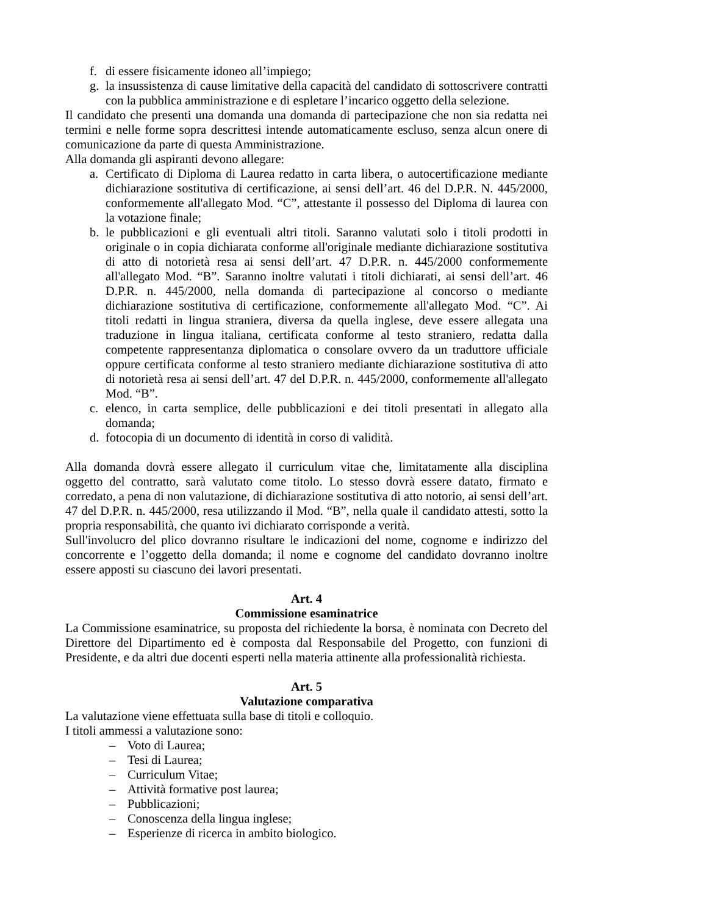f. di essere fisicamente idoneo all’impiego;
g. la insussistenza di cause limitative della capacità del candidato di sottoscrivere contratti con la pubblica amministrazione e di espletare l’incarico oggetto della selezione.
Il candidato che presenti una domanda una domanda di partecipazione che non sia redatta nei termini e nelle forme sopra descrittesi intende automaticamente escluso, senza alcun onere di comunicazione da parte di questa Amministrazione.
Alla domanda gli aspiranti devono allegare:
a. Certificato di Diploma di Laurea redatto in carta libera, o autocertificazione mediante dichiarazione sostitutiva di certificazione, ai sensi dell’art. 46 del D.P.R. N. 445/2000, conformemente all'allegato Mod. “C”, attestante il possesso del Diploma di laurea con la votazione finale;
b. le pubblicazioni e gli eventuali altri titoli. Saranno valutati solo i titoli prodotti in originale o in copia dichiarata conforme all'originale mediante dichiarazione sostitutiva di atto di notorietà resa ai sensi dell’art. 47 D.P.R. n. 445/2000 conformemente all'allegato Mod. “B”. Saranno inoltre valutati i titoli dichiarati, ai sensi dell’art. 46 D.P.R. n. 445/2000, nella domanda di partecipazione al concorso o mediante dichiarazione sostitutiva di certificazione, conformemente all'allegato Mod. “C”. Ai titoli redatti in lingua straniera, diversa da quella inglese, deve essere allegata una traduzione in lingua italiana, certificata conforme al testo straniero, redatta dalla competente rappresentanza diplomatica o consolare ovvero da un traduttore ufficiale oppure certificata conforme al testo straniero mediante dichiarazione sostitutiva di atto di notorietà resa ai sensi dell’art. 47 del D.P.R. n. 445/2000, conformemente all'allegato Mod. “B”.
c. elenco, in carta semplice, delle pubblicazioni e dei titoli presentati in allegato alla domanda;
d. fotocopia di un documento di identità in corso di validità.
Alla domanda dovrà essere allegato il curriculum vitae che, limitatamente alla disciplina oggetto del contratto, sarà valutato come titolo. Lo stesso dovrà essere datato, firmato e corredato, a pena di non valutazione, di dichiarazione sostitutiva di atto notorio, ai sensi dell’art. 47 del D.P.R. n. 445/2000, resa utilizzando il Mod. “B”, nella quale il candidato attesti, sotto la propria responsabilità, che quanto ivi dichiarato corrisponde a verità.
Sull'involucro del plico dovranno risultare le indicazioni del nome, cognome e indirizzo del concorrente e l’oggetto della domanda; il nome e cognome del candidato dovranno inoltre essere apposti su ciascuno dei lavori presentati.
Art. 4
Commissione esaminatrice
La Commissione esaminatrice, su proposta del richiedente la borsa, è nominata con Decreto del Direttore del Dipartimento ed è composta dal Responsabile del Progetto, con funzioni di Presidente, e da altri due docenti esperti nella materia attinente alla professionalità richiesta.
Art. 5
Valutazione comparativa
La valutazione viene effettuata sulla base di titoli e colloquio.
I titoli ammessi a valutazione sono:
– Voto di Laurea;
– Tesi di Laurea;
– Curriculum Vitae;
– Attività formative post laurea;
– Pubblicazioni;
– Conoscenza della lingua inglese;
– Esperienze di ricerca in ambito biologico.